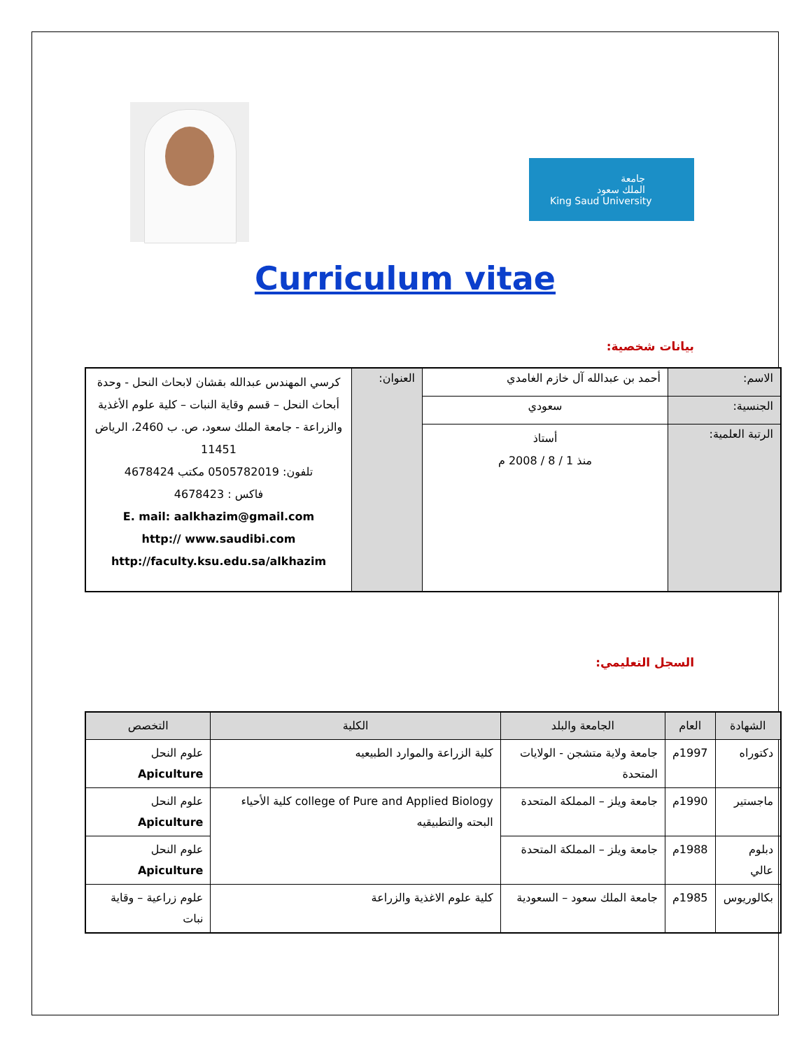جامعة
الملك سعود
King Saud University
Curriculum vitae
بيانات شخصية:
| الاسم: | أحمد بن عبدالله آل خازم الغامدي | العنوان: | كرسي المهندس عبدالله بقشان لابحاث النحل - وحدة أبحاث النحل – قسم وقاية النبات – كلية علوم الأغذية والزراعة - جامعة الملك سعود، ص. ب 2460، الرياض 11451 تلفون: 0505782019 مكتب 4678424 فاكس : 4678423 E. mail: aalkhazim@gmail.com http:// www.saudibi.com http://faculty.ksu.edu.sa/alkhazim |
| الجنسية: | سعودي | | |
| الرتبة العلمية: | أستاذ منذ 1 / 8 / 2008 م | | |
السجل التعليمي:
| الشهادة | العام | الجامعة والبلد | الكلية | التخصص |
| --- | --- | --- | --- | --- |
| دكتوراه | 1997م | جامعة ولاية متشجن - الولايات المتحدة | كلية الزراعة والموارد الطبيعيه | علوم النحل Apiculture |
| ماجستير | 1990م | جامعة ويلز – المملكة المتحدة | college of Pure and Applied Biology كلية الأحياء البحته والتطبيقيه | علوم النحل Apiculture |
| دبلوم عالي | 1988م | جامعة ويلز – المملكة المتحدة | | علوم النحل Apiculture |
| بكالوريوس | 1985م | جامعة الملك سعود – السعودية | كلية علوم الاغذية والزراعة | علوم زراعية – وقاية نبات |